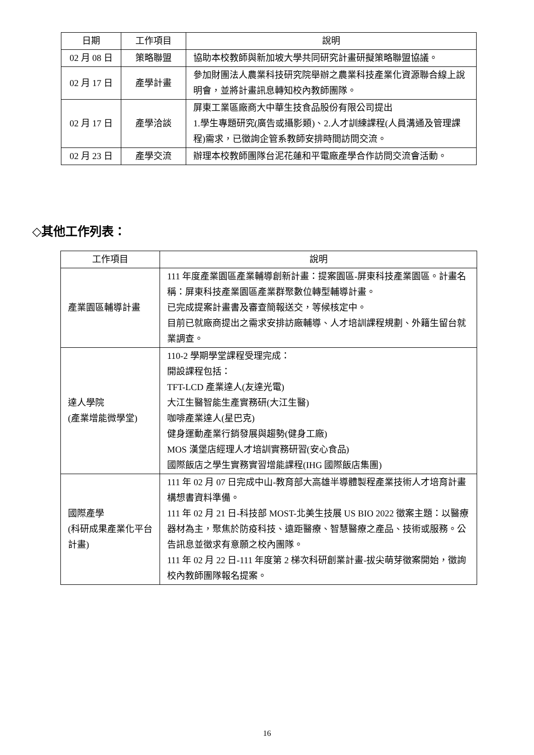| 日期 | 工作項目 | 說明 |
| --- | --- | --- |
| 02 月 08 日 | 策略聯盟 | 協助本校教師與新加坡大學共同研究計畫研擬策略聯盟協議。 |
| 02 月 17 日 | 產學計畫 | 參加財團法人農業科技研究院舉辦之農業科技產業化資源聯合線上說明會，並將計畫訊息轉知校內教師團隊。 |
| 02 月 17 日 | 產學洽談 | 屏東工業區廠商大中華生技食品股份有限公司提出 1.學生專題研究(廣告或攝影類)、2.人才訓練課程(人員溝通及管理課程)需求，已徵詢企管系教師安排時間訪問交流。 |
| 02 月 23 日 | 產學交流 | 辦理本校教師團隊台泥花蓮和平電廠產學合作訪問交流會活動。 |
◇其他工作列表：
| 工作項目 | 說明 |
| --- | --- |
| 產業園區輔導計畫 | 111 年度產業園區產業輔導創新計畫：提案園區-屏東科技產業園區。計畫名稱：屏東科技產業園區產業群聚數位轉型輔導計畫。 已完成提案計畫書及審查簡報送交，等候核定中。 目前已就廠商提出之需求安排訪廠輔導、人才培訓課程規劃、外籍生留台就業調查。 |
| 達人學院 (產業增能微學堂) | 110-2 學期學堂課程受理完成： 開設課程包括： TFT-LCD 產業達人(友達光電) 大江生醫智能生產實務研(大江生醫) 咖啡產業達人(星巴克) 健身運動產業行銷發展與趨勢(健身工廠) MOS 漢堡店經理人才培訓實務研習(安心食品) 國際飯店之學生實務實習增能課程(IHG 國際飯店集團) |
| 國際產學 (科研成果產業化平台計畫) | 111 年 02 月 07 日完成中山-教育部大高雄半導體製程產業技術人才培育計畫構想書資料準備。 111 年 02 月 21 日-科技部 MOST-北美生技展 US BIO 2022 徵案主題：以醫療器材為主，聚焦於防疫科技、遠距醫療、智慧醫療之產品、技術或服務。公告訊息並徵求有意願之校內團隊。 111 年 02 月 22 日-111 年度第 2 梯次科研創業計畫-拔尖萌芽徵案開始，徵詢校內教師團隊報名提案。 |
16